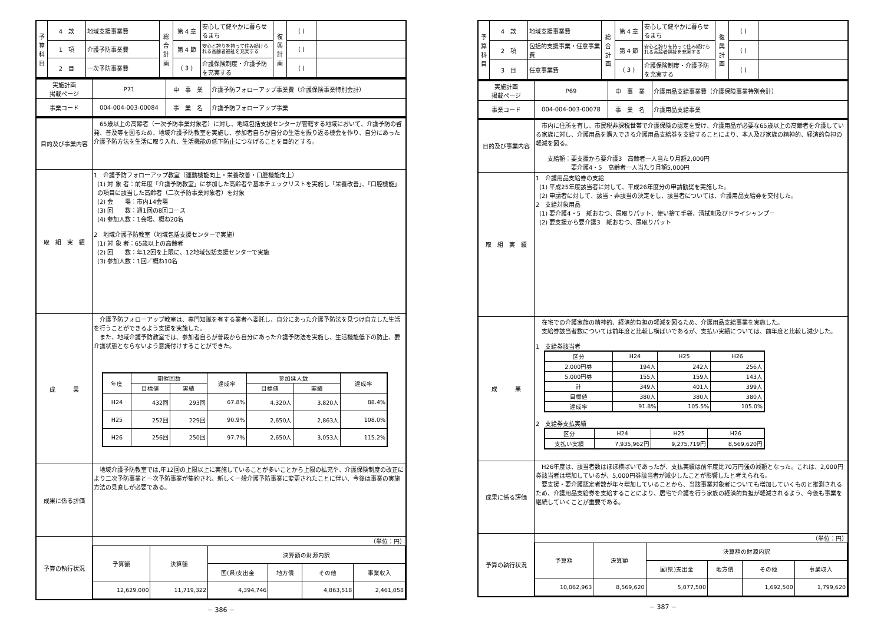| 予 算 科 目 | 4 款 | 地域支援事業費 | 総 合 計 画 | 第 4 章 | 安心して健やかに暮らせるまち | 復 興 計 画 | ( ) | |
| | 1 項 | 介護予防事業費 | | 第 4 節 | 安心と誇りを持って住み続けられる高齢者福祉を充実する | | ( ) | |
| | 2 目 | 一次予防事業費 | | ( 3 ) | 介護保険制度・介護予防を充実する | | ( ) | |
| 実施計画 掲載ページ | P71 | 中 事 業 | 介護予防フォローアップ事業費（介護保険事業特別会計） |
| 事業コード | 004-004-003-00084 | 事 業 名 | 介護予防フォローアップ事業 |
| 目的及び事業内容 | 65歳以上の高齢者（一次予防事業対象者）に対し、地域包括支援センターが管轄する地域において、介護予防の啓発、普及等を図るため、地域介護予防教室を実施し、参加者自らが自分の生活を振り返る機会を作り、自分にあった介護予防方法を生活に取り入れ、生活機能の低下防止につなげることを目的とする。 |
| 取 組 実 績 | 1 介護予防フォローアップ教室（運動機能向上・栄養改善・口腔機能向上） (1) 対 象 者：前年度「介護予防教室」に参加した高齢者や基本チェックリストを実施し「栄養改善」、「口腔機能」の項目に該当した高齢者（二次予防事業対象者）を対象 (2) 会 場：市内14会場 (3) 回 数：週1回の8回コース (4) 参加人数：1会場、概ね20名 2 地域介護予防教室（地域包括支援センターで実施） (1) 対 象 者：65歳以上の高齢者 (2) 回 数：年12回を上限に、12地域包括支援センターで実施 (3) 参加人数：1回／概ね10名 |
| 成 果 | 介護予防フォローアップ教室は、専門知識を有する業者へ委託し、自分にあった介護予防法を見つけ自立した生活を行うことができるよう支援を実施した。 また、地域介護予防教室では、参加者自らが普段から自分にあった介護予防法を実施し、生活機能低下の防止、要介護状態とならないよう意識付けすることができた。 / 年度 / 開催回数 / / 達成率 / 参加延人数 / / 達成率 / / --- / --- / --- / --- / --- / --- / --- / / / 目標値 / 実績 / / 目標値 / 実績 / / / H24 / 432回 / 293回 / 67.8% / 4,320人 / 3,820人 / 88.4% / / H25 / 252回 / 229回 / 90.9% / 2,650人 / 2,863人 / 108.0% / / H26 / 256回 / 250回 / 97.7% / 2,650人 / 3,053人 / 115.2% / |
| 成果に係る評価 | 地域介護予防教室では,年12回の上限以上に実施していることが多いことから上限の拡充や、介護保険制度の改正により二次予防事業と一次予防事業が集約され、新しく一般介護予防事業に変更されたことに伴い、今後は事業の実施方法の見直しが必要である。 |
| 予算の執行状況 | （単位：円） / 予算額 / 決算額 / 決算額の財源内訳 / / / / / --- / --- / --- / --- / --- / --- / / / / 国(県)支出金 / 地方債 / その他 / 事業収入 / / 12,629,000 / 11,719,322 / 4,394,746 / / 4,863,518 / 2,461,058 / |
− 386 −
| 予 算 科 目 | 4 款 | 地域支援事業費 | 総 合 計 画 | 第 4 章 | 安心して健やかに暮らせるまち | 復 興 計 画 | ( ) | |
| | 2 項 | 包括的支援事業・任意事業費 | | 第 4 節 | 安心と誇りを持って住み続けられる高齢者福祉を充実する | | ( ) | |
| | 3 目 | 任意事業費 | | ( 3 ) | 介護保険制度・介護予防を充実する | | ( ) | |
| 実施計画 掲載ページ | P69 | 中 事 業 | 介護用品支給事業費（介護保険事業特別会計） |
| 事業コード | 004-004-003-00078 | 事 業 名 | 介護用品支給事業 |
| 目的及び事業内容 | 市内に住所を有し、市民税非課税世帯で介護保険の認定を受け、介護用品が必要な65歳以上の高齢者を介護している家族に対し、介護用品を購入できる介護用品支給券を支給することにより、本人及び家族の精神的、経済的負担の軽減を図る。 支給額：要支援から要介護3 高齢者一人当たり月額2,000円 要介護4・5 高齢者一人当たり月額5,000円 |
| 取 組 実 績 | 1 介護用品支給券の支給 (1) 平成25年度該当者に対して、平成26年度分の申請勧奨を実施した。 (2) 申請者に対して、該当・非該当の決定をし、該当者については、介護用品支給券を交付した。 2 支給対象用品 (1) 要介護4・5 紙おむつ、尿取りパット、使い捨て手袋、清拭剤及びドライシャンプー (2) 要支援から要介護3 紙おむつ、尿取りパット |
| 成 果 | 在宅での介護家族の精神的、経済的負担の軽減を図るため、介護用品支給事業を実施した。 支給券該当者数については前年度と比較し横ばいであるが、支払い実績については、前年度と比較し減少した。 1 支給券該当者 / 区分 / H24 / H25 / H26 / / --- / --- / --- / --- / / 2,000円券 / 194人 / 242人 / 256人 / / 5,000円券 / 155人 / 159人 / 143人 / / 計 / 349人 / 401人 / 399人 / / 目標値 / 380人 / 380人 / 380人 / / 達成率 / 91.8% / 105.5% / 105.0% / 2 支給券支払実績 / 区分 / H24 / H25 / H26 / / --- / --- / --- / --- / / 支払い実績 / 7,935,962円 / 9,275,719円 / 8,569,620円 / |
| 成果に係る評価 | H26年度は、該当者数はほぼ横ばいであったが、支払実績は前年度比70万円強の減額となった。これは、2,000円券該当者は増加しているが、5,000円券該当者が減少したことが影響したと考えられる。 要支援・要介護認定者数が年々増加していることから、当該事業対象者についても増加していくものと推測されるため、介護用品支給券を支給することにより、居宅で介護を行う家族の経済的負担が軽減されるよう、今後も事業を継続していくことが重要である。 |
| 予算の執行状況 | （単位：円） / 予算額 / 決算額 / 決算額の財源内訳 / / / / / --- / --- / --- / --- / --- / --- / / / / 国(県)支出金 / 地方債 / その他 / 事業収入 / / 10,062,963 / 8,569,620 / 5,077,500 / / 1,692,500 / 1,799,620 / |
− 387 −